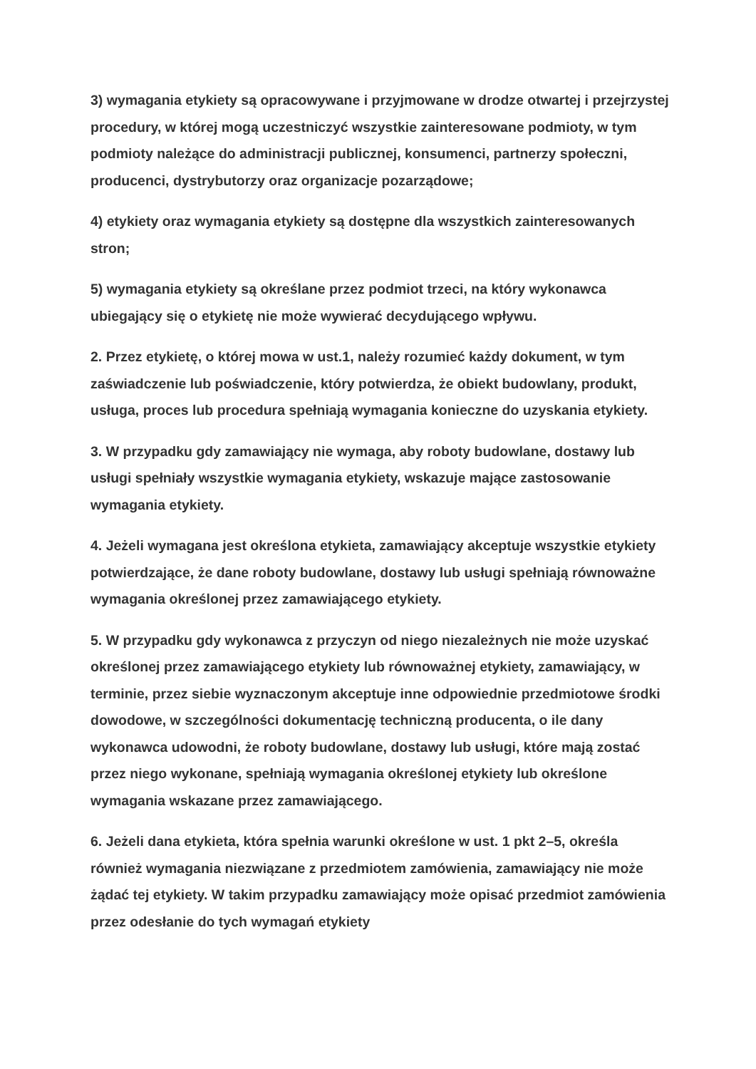3) wymagania etykiety są opracowywane i przyjmowane w drodze otwartej i przejrzystej procedury, w której mogą uczestniczyć wszystkie zainteresowane podmioty, w tym podmioty należące do administracji publicznej, konsumenci, partnerzy społeczni, producenci, dystrybutorzy oraz organizacje pozarządowe;
4) etykiety oraz wymagania etykiety są dostępne dla wszystkich zainteresowanych stron;
5) wymagania etykiety są określane przez podmiot trzeci, na który wykonawca ubiegający się o etykietę nie może wywierać decydującego wpływu.
2. Przez etykietę, o której mowa w ust.1, należy rozumieć każdy dokument, w tym zaświadczenie lub poświadczenie, który potwierdza, że obiekt budowlany, produkt, usługa, proces lub procedura spełniają wymagania konieczne do uzyskania etykiety.
3. W przypadku gdy zamawiający nie wymaga, aby roboty budowlane, dostawy lub usługi spełniały wszystkie wymagania etykiety, wskazuje mające zastosowanie wymagania etykiety.
4. Jeżeli wymagana jest określona etykieta, zamawiający akceptuje wszystkie etykiety potwierdzające, że dane roboty budowlane, dostawy lub usługi spełniają równoważne wymagania określonej przez zamawiającego etykiety.
5. W przypadku gdy wykonawca z przyczyn od niego niezależnych nie może uzyskać określonej przez zamawiającego etykiety lub równoważnej etykiety, zamawiający, w terminie, przez siebie wyznaczonym akceptuje inne odpowiednie przedmiotowe środki dowodowe, w szczególności dokumentację techniczną producenta, o ile dany wykonawca udowodni, że roboty budowlane, dostawy lub usługi, które mają zostać przez niego wykonane, spełniają wymagania określonej etykiety lub określone wymagania wskazane przez zamawiającego.
6. Jeżeli dana etykieta, która spełnia warunki określone w ust. 1 pkt 2–5, określa również wymagania niezwiązane z przedmiotem zamówienia, zamawiający nie może żądać tej etykiety. W takim przypadku zamawiający może opisać przedmiot zamówienia przez odesłanie do tych wymagań etykiety